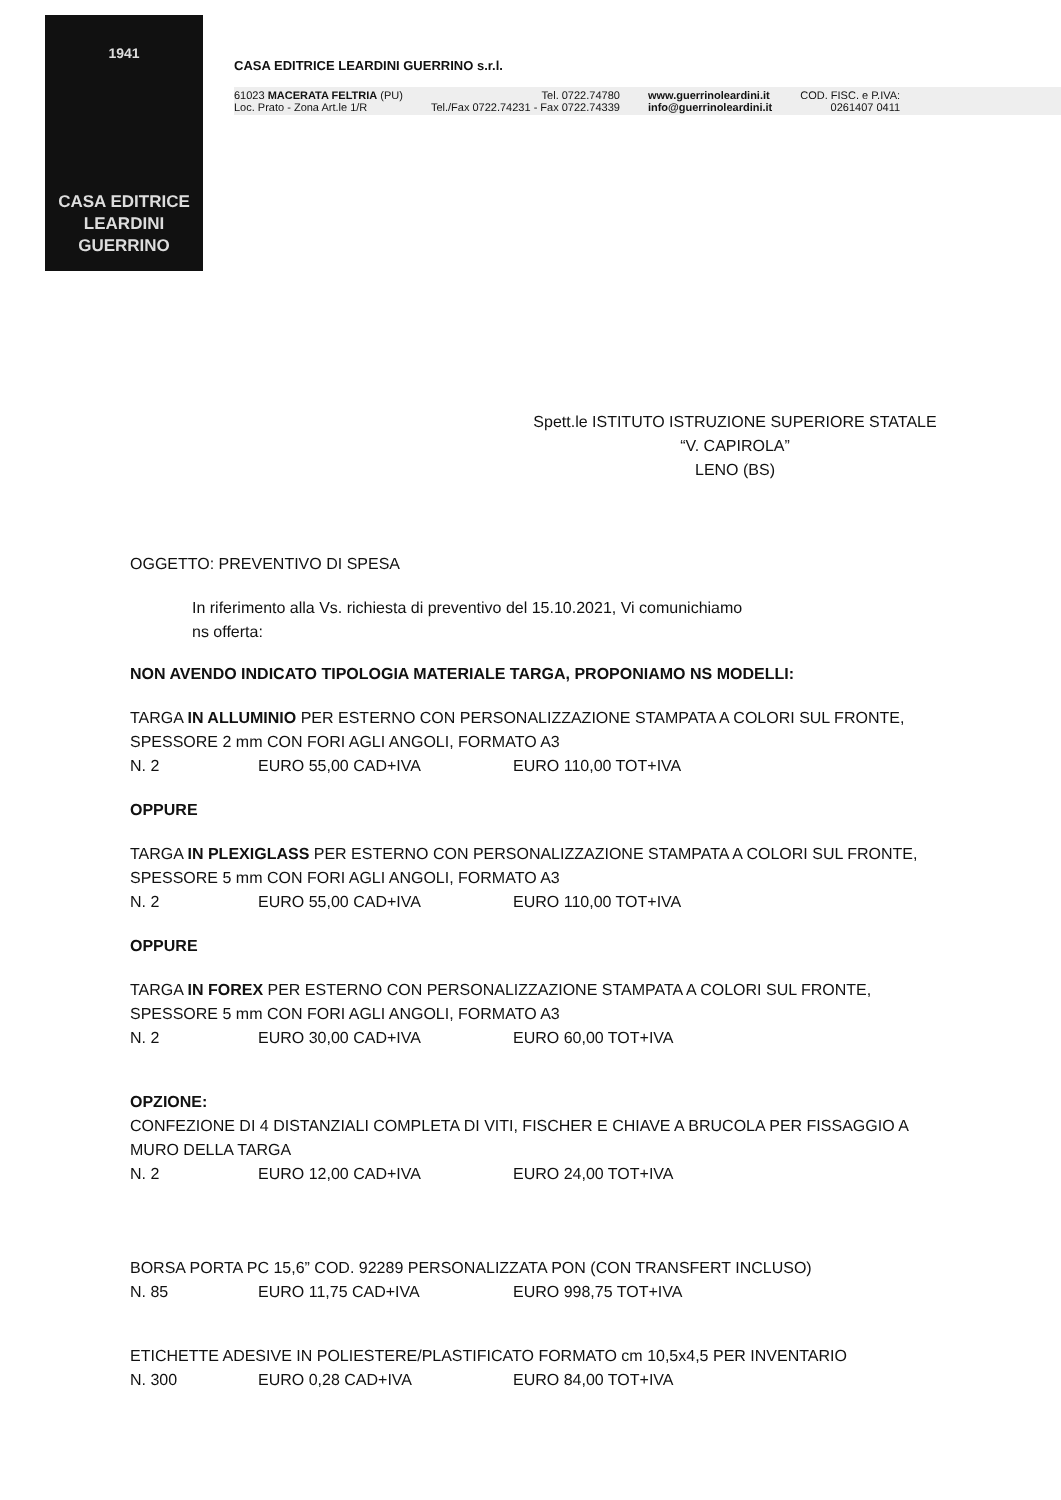1941
CASA EDITRICE
LEARDINI
GUERRINO
CASA EDITRICE LEARDINI GUERRINO s.r.l.
61023 MACERATA FELTRIA (PU)
Loc. Prato - Zona Art.le 1/R
Tel. 0722.74780
Tel./Fax 0722.74231 - Fax 0722.74339
www.guerrinoleardini.it
info@guerrinoleardini.it
COD. FISC. e P.IVA:
0261407 0411
Spett.le ISTITUTO ISTRUZIONE SUPERIORE STATALE
“V. CAPIROLA”
LENO (BS)
OGGETTO: PREVENTIVO DI SPESA
In riferimento alla Vs. richiesta di preventivo del 15.10.2021, Vi comunichiamo
ns offerta:
NON AVENDO INDICATO TIPOLOGIA MATERIALE TARGA, PROPONIAMO NS MODELLI:
TARGA IN ALLUMINIO PER ESTERNO CON PERSONALIZZAZIONE STAMPATA A COLORI SUL FRONTE, SPESSORE 2 mm CON FORI AGLI ANGOLI, FORMATO A3
N. 2 EURO 55,00 CAD+IVA EURO 110,00 TOT+IVA
OPPURE
TARGA IN PLEXIGLASS PER ESTERNO CON PERSONALIZZAZIONE STAMPATA A COLORI SUL FRONTE, SPESSORE 5 mm CON FORI AGLI ANGOLI, FORMATO A3
N. 2 EURO 55,00 CAD+IVA EURO 110,00 TOT+IVA
OPPURE
TARGA IN FOREX PER ESTERNO CON PERSONALIZZAZIONE STAMPATA A COLORI SUL FRONTE, SPESSORE 5 mm CON FORI AGLI ANGOLI, FORMATO A3
N. 2 EURO 30,00 CAD+IVA EURO 60,00 TOT+IVA
OPZIONE:
CONFEZIONE DI 4 DISTANZIALI COMPLETA DI VITI, FISCHER E CHIAVE A BRUCOLA PER FISSAGGIO A MURO DELLA TARGA
N. 2 EURO 12,00 CAD+IVA EURO 24,00 TOT+IVA
BORSA PORTA PC 15,6” COD. 92289 PERSONALIZZATA PON (CON TRANSFERT INCLUSO)
N. 85 EURO 11,75 CAD+IVA EURO 998,75 TOT+IVA
ETICHETTE ADESIVE IN POLIESTERE/PLASTIFICATO FORMATO cm 10,5x4,5 PER INVENTARIO
N. 300 EURO 0,28 CAD+IVA EURO 84,00 TOT+IVA